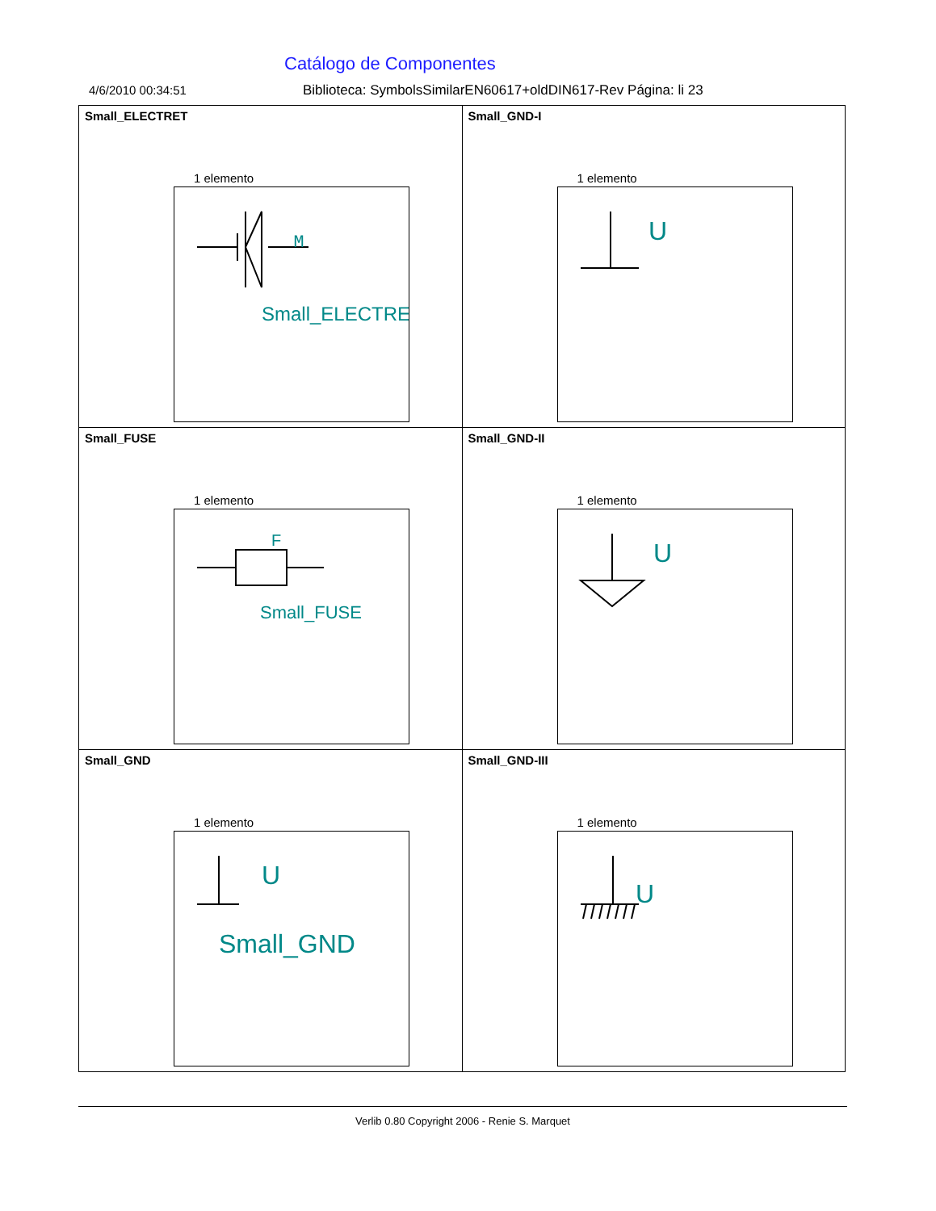Catálogo de Componentes
4/6/2010 00:34:51 Biblioteca: SymbolsSimilarEN60617+oldDIN617-Rev Página: li 23
| Small_ELECTRET 1 elemento M Small_ELECTRE | Small_GND-I 1 elemento U |
| Small_FUSE 1 elemento F Small_FUSE | Small_GND-II 1 elemento U |
| Small_GND 1 elemento U Small_GND | Small_GND-III 1 elemento U |
Verlib 0.80 Copyright 2006 - Renie S. Marquet